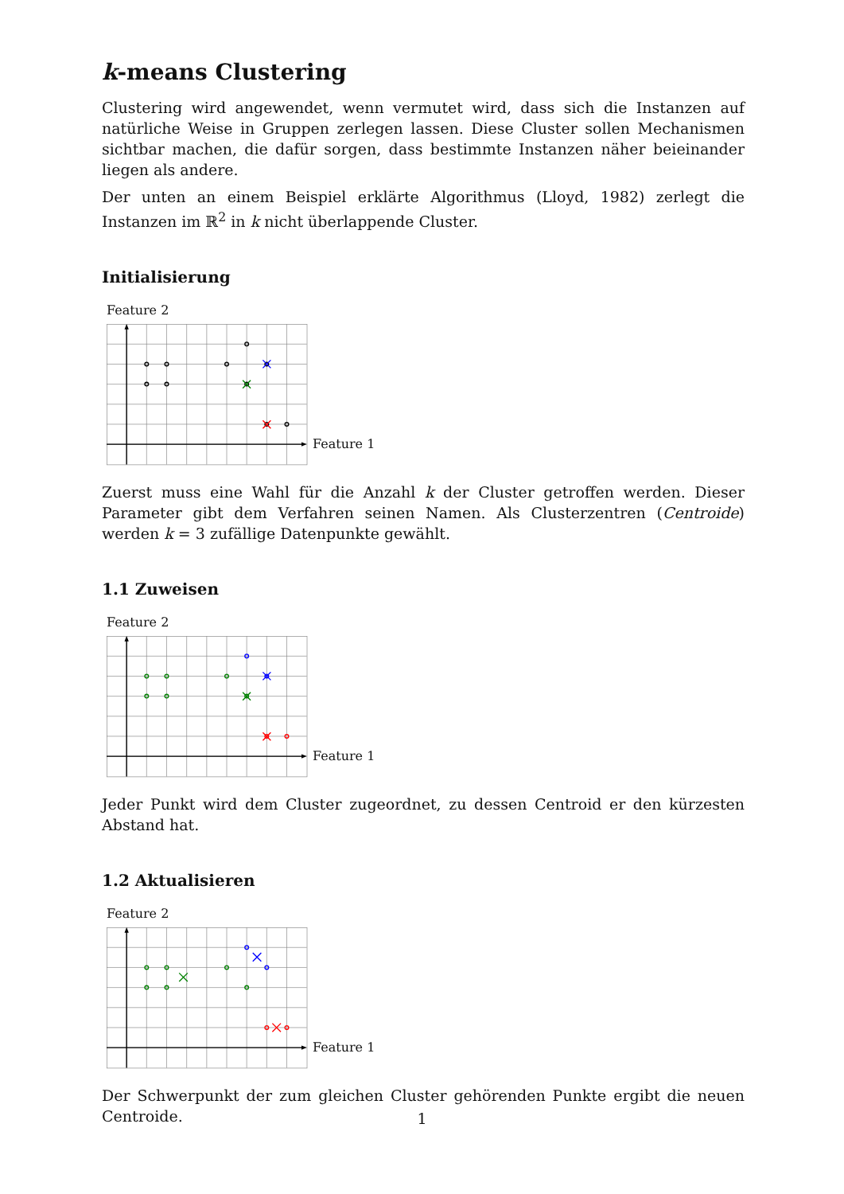k-means Clustering
Clustering wird angewendet, wenn vermutet wird, dass sich die Instanzen auf natürliche Weise in Gruppen zerlegen lassen. Diese Cluster sollen Mechanismen sichtbar machen, die dafür sorgen, dass bestimmte Instanzen näher beieinander liegen als andere.
Der unten an einem Beispiel erklärte Algorithmus (Lloyd, 1982) zerlegt die Instanzen im ℝ<sup>2</sup> in k nicht überlappende Cluster.
Initialisierung
Feature 2
Feature 1
Zuerst muss eine Wahl für die Anzahl k der Cluster getroffen werden. Dieser Parameter gibt dem Verfahren seinen Namen. Als Clusterzentren (Centroide) werden k = 3 zufällige Datenpunkte gewählt.
1.1 Zuweisen
Feature 2
Feature 1
Jeder Punkt wird dem Cluster zugeordnet, zu dessen Centroid er den kürzesten Abstand hat.
1.2 Aktualisieren
Feature 2
Feature 1
Der Schwerpunkt der zum gleichen Cluster gehörenden Punkte ergibt die neuen Centroide.
1